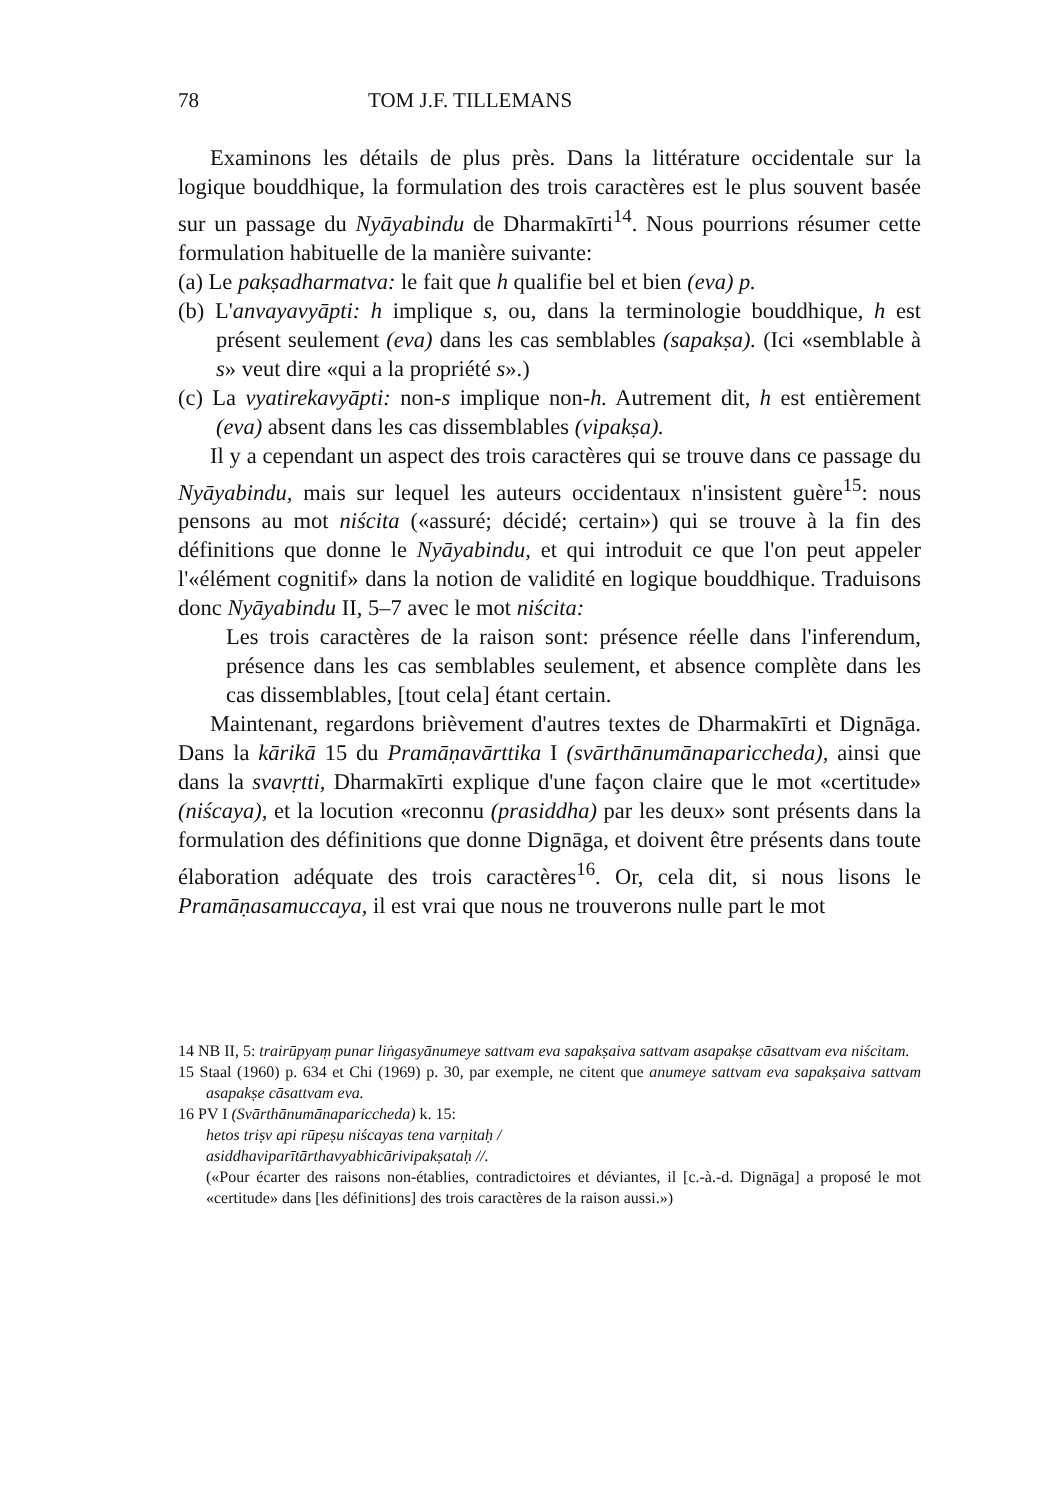78 TOM J.F. TILLEMANS
Examinons les détails de plus près. Dans la littérature occidentale sur la logique bouddhique, la formulation des trois caractères est le plus souvent basée sur un passage du Nyāyabindu de Dharmakīrti<sup>14</sup>. Nous pourrions résumer cette formulation habituelle de la manière suivante:
(a) Le pakṣadharmatva: le fait que h qualifie bel et bien (eva) p.
(b) L'anvayavyāpti: h implique s, ou, dans la terminologie bouddhique, h est présent seulement (eva) dans les cas semblables (sapakṣa). (Ici «semblable à s» veut dire «qui a la propriété s».)
(c) La vyatirekavyāpti: non-s implique non-h. Autrement dit, h est entièrement (eva) absent dans les cas dissemblables (vipakṣa).
Il y a cependant un aspect des trois caractères qui se trouve dans ce passage du Nyāyabindu, mais sur lequel les auteurs occidentaux n'insistent guère<sup>15</sup>: nous pensons au mot niścita («assuré; décidé; certain») qui se trouve à la fin des définitions que donne le Nyāyabindu, et qui introduit ce que l'on peut appeler l'«élément cognitif» dans la notion de validité en logique bouddhique. Traduisons donc Nyāyabindu II, 5–7 avec le mot niścita:
Les trois caractères de la raison sont: présence réelle dans l'inferendum, présence dans les cas semblables seulement, et absence complète dans les cas dissemblables, [tout cela] étant certain.
Maintenant, regardons brièvement d'autres textes de Dharmakīrti et Dignāga. Dans la kārikā 15 du Pramāṇavārttika I (svārthānumānapariccheda), ainsi que dans la svavṛtti, Dharmakīrti explique d'une façon claire que le mot «certitude» (niścaya), et la locution «reconnu (prasiddha) par les deux» sont présents dans la formulation des définitions que donne Dignāga, et doivent être présents dans toute élaboration adéquate des trois caractères<sup>16</sup>. Or, cela dit, si nous lisons le Pramāṇasamuccaya, il est vrai que nous ne trouverons nulle part le mot
14 NB II, 5: trairūpyaṃ punar liṅgasyānumeye sattvam eva sapakṣaiva sattvam asapakṣe cāsattvam eva niścitam.
15 Staal (1960) p. 634 et Chi (1969) p. 30, par exemple, ne citent que anumeye sattvam eva sapakṣaiva sattvam asapakṣe cāsattvam eva.
16 PV I (Svārthānumānapariccheda) k. 15:
hetos triṣv api rūpeṣu niścayas tena varṇitaḥ /
asiddhaviparītārthavyabhicārivipakṣataḥ //.
(«Pour écarter des raisons non-établies, contradictoires et déviantes, il [c.-à.-d. Dignāga] a proposé le mot «certitude» dans [les définitions] des trois caractères de la raison aussi.»)